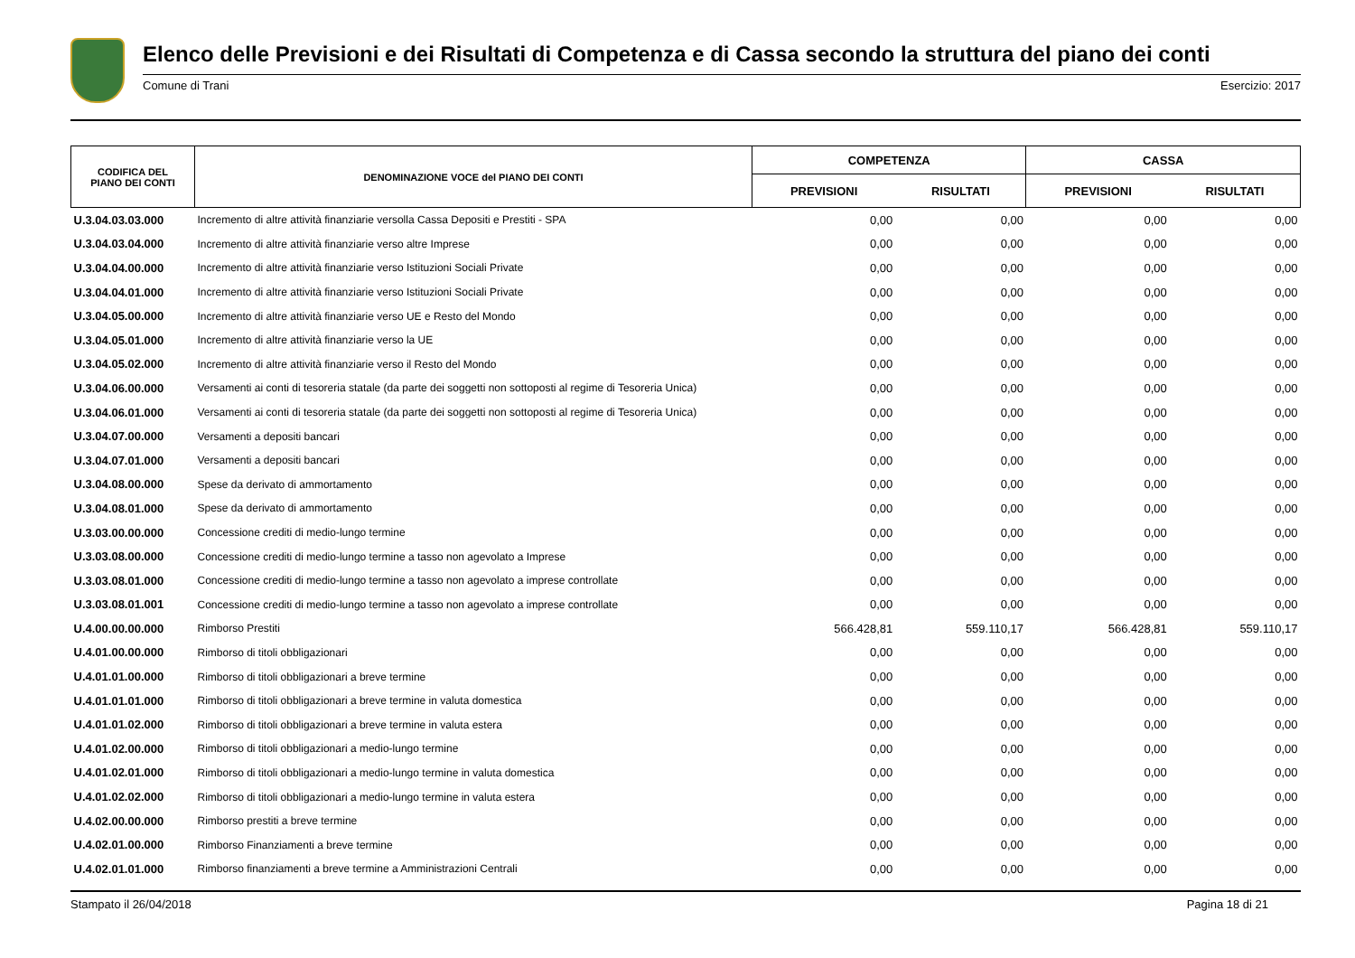Elenco delle Previsioni e dei Risultati di Competenza e di Cassa secondo la struttura del piano dei conti
Comune di Trani Esercizio: 2017
| CODIFICA DEL PIANO DEI CONTI | DENOMINAZIONE VOCE del PIANO DEI CONTI | COMPETENZA | | CASSA | |
| --- | --- | --- | --- | --- | --- |
| | | PREVISIONI | RISULTATI | PREVISIONI | RISULTATI |
| U.3.04.03.03.000 | Incremento di altre attività finanziarie versolla Cassa Depositi e Prestiti - SPA | 0,00 | 0,00 | 0,00 | 0,00 |
| U.3.04.03.04.000 | Incremento di altre attività finanziarie verso altre Imprese | 0,00 | 0,00 | 0,00 | 0,00 |
| U.3.04.04.00.000 | Incremento di altre attività finanziarie verso Istituzioni Sociali Private | 0,00 | 0,00 | 0,00 | 0,00 |
| U.3.04.04.01.000 | Incremento di altre attività finanziarie verso Istituzioni Sociali Private | 0,00 | 0,00 | 0,00 | 0,00 |
| U.3.04.05.00.000 | Incremento di altre attività finanziarie verso UE e Resto del Mondo | 0,00 | 0,00 | 0,00 | 0,00 |
| U.3.04.05.01.000 | Incremento di altre attività finanziarie verso la UE | 0,00 | 0,00 | 0,00 | 0,00 |
| U.3.04.05.02.000 | Incremento di altre attività finanziarie verso il Resto del Mondo | 0,00 | 0,00 | 0,00 | 0,00 |
| U.3.04.06.00.000 | Versamenti ai conti di tesoreria statale (da parte dei soggetti non sottoposti al regime di Tesoreria Unica) | 0,00 | 0,00 | 0,00 | 0,00 |
| U.3.04.06.01.000 | Versamenti ai conti di tesoreria statale (da parte dei soggetti non sottoposti al regime di Tesoreria Unica) | 0,00 | 0,00 | 0,00 | 0,00 |
| U.3.04.07.00.000 | Versamenti a depositi bancari | 0,00 | 0,00 | 0,00 | 0,00 |
| U.3.04.07.01.000 | Versamenti a depositi bancari | 0,00 | 0,00 | 0,00 | 0,00 |
| U.3.04.08.00.000 | Spese da derivato di ammortamento | 0,00 | 0,00 | 0,00 | 0,00 |
| U.3.04.08.01.000 | Spese da derivato di ammortamento | 0,00 | 0,00 | 0,00 | 0,00 |
| U.3.03.00.00.000 | Concessione crediti di medio-lungo termine | 0,00 | 0,00 | 0,00 | 0,00 |
| U.3.03.08.00.000 | Concessione crediti di medio-lungo termine a tasso non agevolato a Imprese | 0,00 | 0,00 | 0,00 | 0,00 |
| U.3.03.08.01.000 | Concessione crediti di medio-lungo termine a tasso non agevolato a imprese controllate | 0,00 | 0,00 | 0,00 | 0,00 |
| U.3.03.08.01.001 | Concessione crediti di medio-lungo termine a tasso non agevolato a imprese controllate | 0,00 | 0,00 | 0,00 | 0,00 |
| U.4.00.00.00.000 | Rimborso Prestiti | 566.428,81 | 559.110,17 | 566.428,81 | 559.110,17 |
| U.4.01.00.00.000 | Rimborso di titoli obbligazionari | 0,00 | 0,00 | 0,00 | 0,00 |
| U.4.01.01.00.000 | Rimborso di titoli obbligazionari a breve termine | 0,00 | 0,00 | 0,00 | 0,00 |
| U.4.01.01.01.000 | Rimborso di titoli obbligazionari a breve termine in valuta domestica | 0,00 | 0,00 | 0,00 | 0,00 |
| U.4.01.01.02.000 | Rimborso di titoli obbligazionari a breve termine in valuta estera | 0,00 | 0,00 | 0,00 | 0,00 |
| U.4.01.02.00.000 | Rimborso di titoli obbligazionari a medio-lungo termine | 0,00 | 0,00 | 0,00 | 0,00 |
| U.4.01.02.01.000 | Rimborso di titoli obbligazionari a medio-lungo termine in valuta domestica | 0,00 | 0,00 | 0,00 | 0,00 |
| U.4.01.02.02.000 | Rimborso di titoli obbligazionari a medio-lungo termine in valuta estera | 0,00 | 0,00 | 0,00 | 0,00 |
| U.4.02.00.00.000 | Rimborso prestiti a breve termine | 0,00 | 0,00 | 0,00 | 0,00 |
| U.4.02.01.00.000 | Rimborso Finanziamenti a breve termine | 0,00 | 0,00 | 0,00 | 0,00 |
| U.4.02.01.01.000 | Rimborso finanziamenti a breve termine a Amministrazioni Centrali | 0,00 | 0,00 | 0,00 | 0,00 |
Stampato il 26/04/2018 Pagina 18 di 21